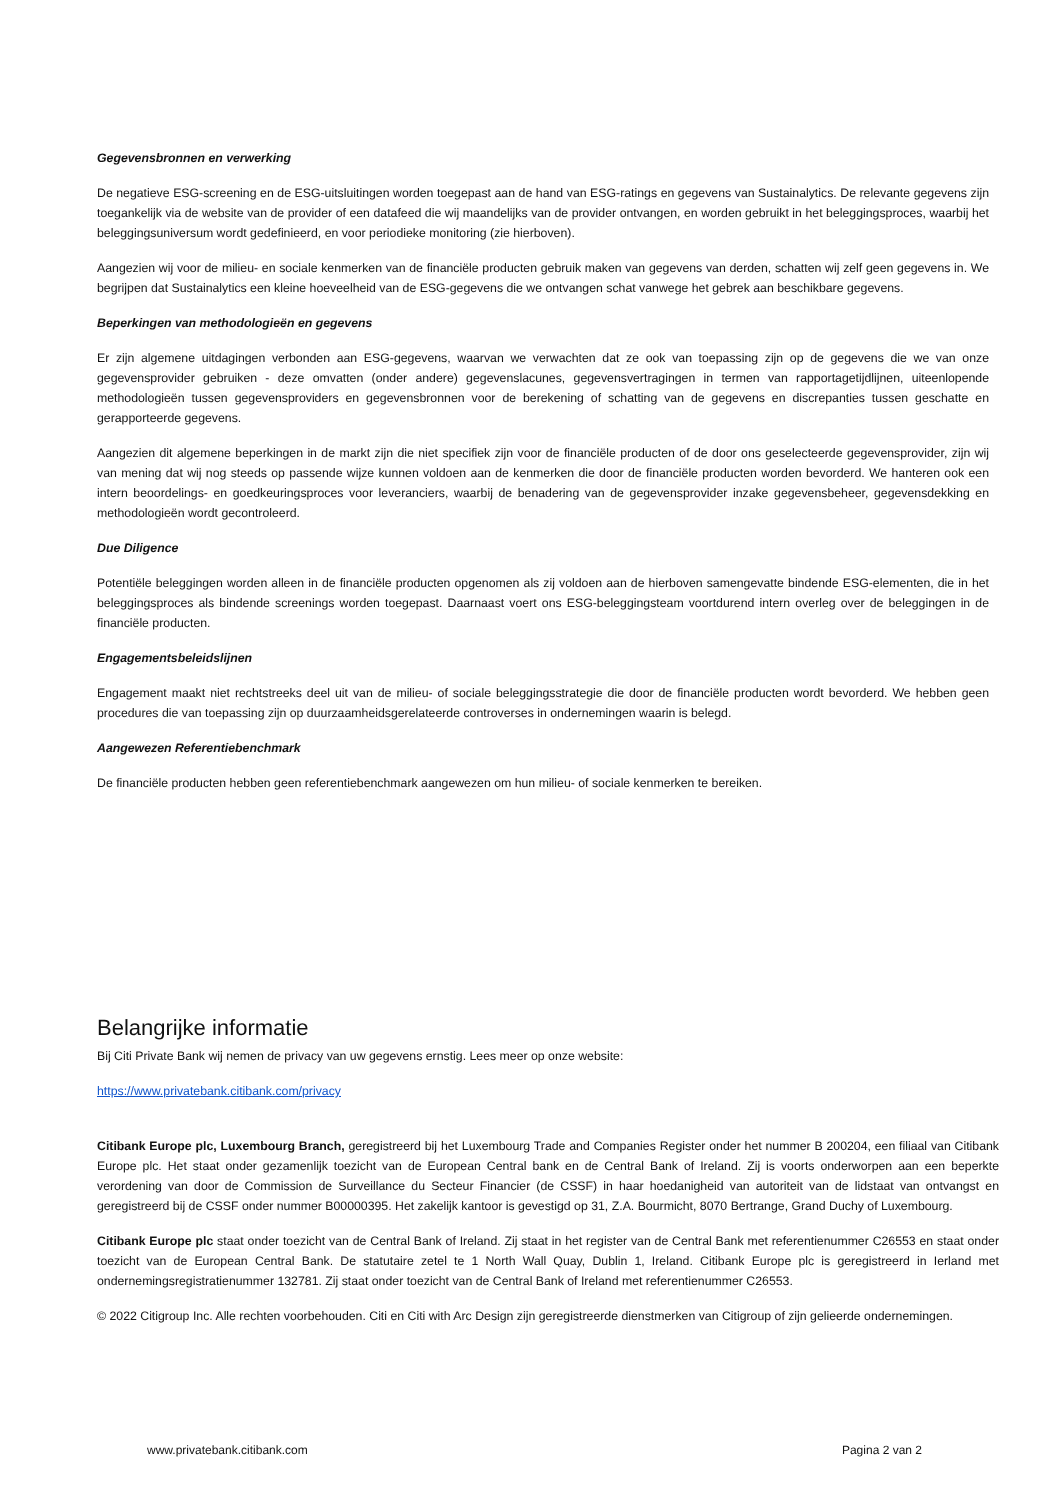Gegevensbronnen en verwerking
De negatieve ESG-screening en de ESG-uitsluitingen worden toegepast aan de hand van ESG-ratings en gegevens van Sustainalytics. De relevante gegevens zijn toegankelijk via de website van de provider of een datafeed die wij maandelijks van de provider ontvangen, en worden gebruikt in het beleggingsproces, waarbij het beleggingsuniversum wordt gedefinieerd, en voor periodieke monitoring (zie hierboven).
Aangezien wij voor de milieu- en sociale kenmerken van de financiële producten gebruik maken van gegevens van derden, schatten wij zelf geen gegevens in. We begrijpen dat Sustainalytics een kleine hoeveelheid van de ESG-gegevens die we ontvangen schat vanwege het gebrek aan beschikbare gegevens.
Beperkingen van methodologieën en gegevens
Er zijn algemene uitdagingen verbonden aan ESG-gegevens, waarvan we verwachten dat ze ook van toepassing zijn op de gegevens die we van onze gegevensprovider gebruiken - deze omvatten (onder andere) gegevenslacunes, gegevensvertragingen in termen van rapportagetijdlijnen, uiteenlopende methodologieën tussen gegevensproviders en gegevensbronnen voor de berekening of schatting van de gegevens en discrepanties tussen geschatte en gerapporteerde gegevens.
Aangezien dit algemene beperkingen in de markt zijn die niet specifiek zijn voor de financiële producten of de door ons geselecteerde gegevensprovider, zijn wij van mening dat wij nog steeds op passende wijze kunnen voldoen aan de kenmerken die door de financiële producten worden bevorderd. We hanteren ook een intern beoordelings- en goedkeuringsproces voor leveranciers, waarbij de benadering van de gegevensprovider inzake gegevensbeheer, gegevensdekking en methodologieën wordt gecontroleerd.
Due Diligence
Potentiële beleggingen worden alleen in de financiële producten opgenomen als zij voldoen aan de hierboven samengevatte bindende ESG-elementen, die in het beleggingsproces als bindende screenings worden toegepast. Daarnaast voert ons ESG-beleggingsteam voortdurend intern overleg over de beleggingen in de financiële producten.
Engagementsbeleidslijnen
Engagement maakt niet rechtstreeks deel uit van de milieu- of sociale beleggingsstrategie die door de financiële producten wordt bevorderd. We hebben geen procedures die van toepassing zijn op duurzaamheidsgerelateerde controverses in ondernemingen waarin is belegd.
Aangewezen Referentiebenchmark
De financiële producten hebben geen referentiebenchmark aangewezen om hun milieu- of sociale kenmerken te bereiken.
Belangrijke informatie
Bij Citi Private Bank wij nemen de privacy van uw gegevens ernstig. Lees meer op onze website:
https://www.privatebank.citibank.com/privacy
Citibank Europe plc, Luxembourg Branch, geregistreerd bij het Luxembourg Trade and Companies Register onder het nummer B 200204, een filiaal van Citibank Europe plc. Het staat onder gezamenlijk toezicht van de European Central bank en de Central Bank of Ireland. Zij is voorts onderworpen aan een beperkte verordening van door de Commission de Surveillance du Secteur Financier (de CSSF) in haar hoedanigheid van autoriteit van de lidstaat van ontvangst en geregistreerd bij de CSSF onder nummer B00000395. Het zakelijk kantoor is gevestigd op 31, Z.A. Bourmicht, 8070 Bertrange, Grand Duchy of Luxembourg.
Citibank Europe plc staat onder toezicht van de Central Bank of Ireland. Zij staat in het register van de Central Bank met referentienummer C26553 en staat onder toezicht van de European Central Bank. De statutaire zetel te 1 North Wall Quay, Dublin 1, Ireland. Citibank Europe plc is geregistreerd in Ierland met ondernemingsregistratienummer 132781. Zij staat onder toezicht van de Central Bank of Ireland met referentienummer C26553.
© 2022 Citigroup Inc. Alle rechten voorbehouden. Citi en Citi with Arc Design zijn geregistreerde dienstmerken van Citigroup of zijn gelieerde ondernemingen.
www.privatebank.citibank.com Pagina 2 van 2